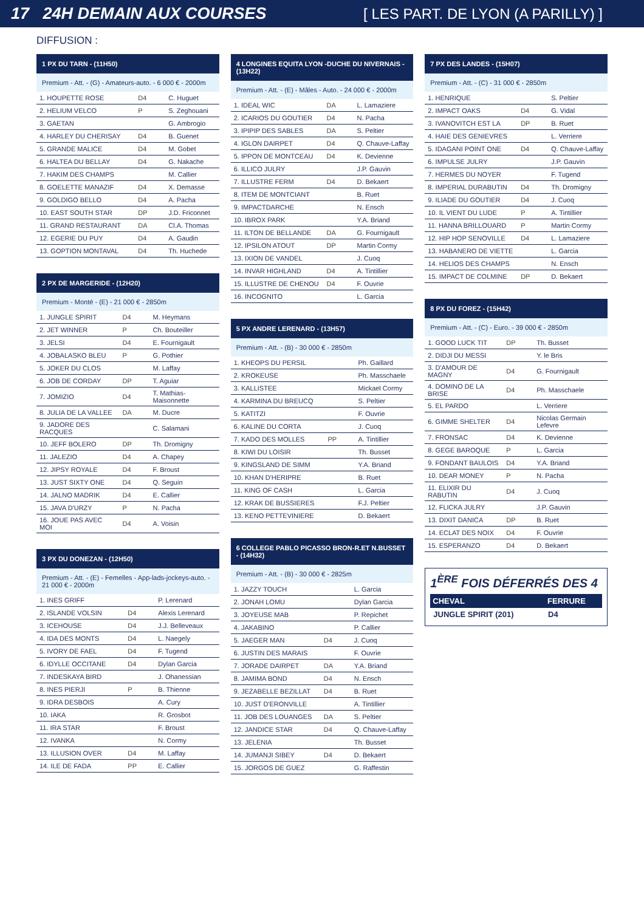17 24H DEMAIN AUX COURSES [ LES PART. DE LYON (A PARILLY) ]
DIFFUSION :
1 PX DU TARN - (11H50)
Premium - Att. - (G) - Amateurs-auto. - 6 000 € - 2000m
| 1. HOUPETTE ROSE | D4 | C. Huguet |
| 2. HELIUM VELCO | P | S. Zeghouani |
| 3. GAETAN | | G. Ambrogio |
| 4. HARLEY DU CHERISAY | D4 | B. Guenet |
| 5. GRANDE MALICE | D4 | M. Gobet |
| 6. HALTEA DU BELLAY | D4 | G. Nakache |
| 7. HAKIM DES CHAMPS | | M. Callier |
| 8. GOELETTE MANAZIF | D4 | X. Demasse |
| 9. GOLDIGO BELLO | D4 | A. Pacha |
| 10. EAST SOUTH STAR | DP | J.D. Friconnet |
| 11. GRAND RESTAURANT | DA | Cl.A. Thomas |
| 12. EGERIE DU PUY | D4 | A. Gaudin |
| 13. GOPTION MONTAVAL | D4 | Th. Huchede |
2 PX DE MARGERIDE - (12H20)
Premium - Monté - (E) - 21 000 € - 2850m
| 1. JUNGLE SPIRIT | D4 | M. Heymans |
| 2. JET WINNER | P | Ch. Bouteiller |
| 3. JELSI | D4 | E. Fournigault |
| 4. JOBALASKO BLEU | P | G. Pothier |
| 5. JOKER DU CLOS | | M. Laffay |
| 6. JOB DE CORDAY | DP | T. Aguiar |
| 7. JOMIZIO | D4 | T. Mathias-Maisonnette |
| 8. JULIA DE LA VALLEE | DA | M. Ducre |
| 9. JADORE DES RACQUES | | C. Salamani |
| 10. JEFF BOLERO | DP | Th. Dromigny |
| 11. JALEZIO | D4 | A. Chapey |
| 12. JIPSY ROYALE | D4 | F. Broust |
| 13. JUST SIXTY ONE | D4 | Q. Seguin |
| 14. JALNO MADRIK | D4 | E. Callier |
| 15. JAVA D'URZY | P | N. Pacha |
| 16. JOUE PAS AVEC MOI | D4 | A. Voisin |
3 PX DU DONEZAN - (12H50)
Premium - Att. - (E) - Femelles - App-lads-jockeys-auto. - 21 000 € - 2000m
| 1. INES GRIFF | | P. Lerenard |
| 2. ISLANDE VOLSIN | D4 | Alexis Lerenard |
| 3. ICEHOUSE | D4 | J.J. Belleveaux |
| 4. IDA DES MONTS | D4 | L. Naegely |
| 5. IVORY DE FAEL | D4 | F. Tugend |
| 6. IDYLLE OCCITANE | D4 | Dylan Garcia |
| 7. INDESKAYA BIRD | | J. Ohanessian |
| 8. INES PIERJI | P | B. Thienne |
| 9. IDRA DESBOIS | | A. Cury |
| 10. IAKA | | R. Grosbot |
| 11. IRA STAR | | F. Broust |
| 12. IVANKA | | N. Cormy |
| 13. ILLUSION OVER | D4 | M. Laffay |
| 14. ILE DE FADA | PP | E. Callier |
4 LONGINES EQUITA LYON -DUCHE DU NIVERNAIS - (13H22)
Premium - Att. - (E) - Mâles - Auto. - 24 000 € - 2000m
| 1. IDEAL WIC | DA | L. Lamaziere |
| 2. ICARIOS DU GOUTIER | D4 | N. Pacha |
| 3. IPIPIP DES SABLES | DA | S. Peltier |
| 4. IGLON DAIRPET | D4 | Q. Chauve-Laffay |
| 5. IPPON DE MONTCEAU | D4 | K. Devienne |
| 6. ILLICO JULRY | | J.P. Gauvin |
| 7. ILLUSTRE FERM | D4 | D. Bekaert |
| 8. ITEM DE MONTCIANT | | B. Ruet |
| 9. IMPACTDARCHE | | N. Ensch |
| 10. IBROX PARK | | Y.A. Briand |
| 11. ILTON DE BELLANDE | DA | G. Fournigault |
| 12. IPSILON ATOUT | DP | Martin Cormy |
| 13. IXION DE VANDEL | | J. Cuoq |
| 14. INVAR HIGHLAND | D4 | A. Tintillier |
| 15. ILLUSTRE DE CHENOU | D4 | F. Ouvrie |
| 16. INCOGNITO | | L. Garcia |
5 PX ANDRE LERENARD - (13H57)
Premium - Att. - (B) - 30 000 € - 2850m
| 1. KHEOPS DU PERSIL | | Ph. Gaillard |
| 2. KROKEUSE | | Ph. Masschaele |
| 3. KALLISTEE | | Mickael Cormy |
| 4. KARMINA DU BREUCQ | | S. Peltier |
| 5. KATITZI | | F. Ouvrie |
| 6. KALINE DU CORTA | | J. Cuoq |
| 7. KADO DES MOLLES | PP | A. Tintillier |
| 8. KIWI DU LOISIR | | Th. Busset |
| 9. KINGSLAND DE SIMM | | Y.A. Briand |
| 10. KHAN D'HERIPRE | | B. Ruet |
| 11. KING OF CASH | | L. Garcia |
| 12. KRAK DE BUSSIERES | | F.J. Peltier |
| 13. KENO PETTEVINIERE | | D. Bekaert |
6 COLLEGE PABLO PICASSO BRON-R.ET N.BUSSET - (14H32)
Premium - Att. - (B) - 30 000 € - 2825m
| 1. JAZZY TOUCH | | L. Garcia |
| 2. JONAH LOMU | | Dylan Garcia |
| 3. JOYEUSE MAB | | P. Repichet |
| 4. JAKABINO | | P. Callier |
| 5. JAEGER MAN | D4 | J. Cuoq |
| 6. JUSTIN DES MARAIS | | F. Ouvrie |
| 7. JORADE DAIRPET | DA | Y.A. Briand |
| 8. JAMIMA BOND | D4 | N. Ensch |
| 9. JEZABELLE BEZILLAT | D4 | B. Ruet |
| 10. JUST D'ERONVILLE | | A. Tintillier |
| 11. JOB DES LOUANGES | DA | S. Peltier |
| 12. JANDICE STAR | D4 | Q. Chauve-Laffay |
| 13. JELENIA | | Th. Busset |
| 14. JUMANJI SIBEY | D4 | D. Bekaert |
| 15. JORGOS DE GUEZ | | G. Raffestin |
7 PX DES LANDES - (15H07)
Premium - Att. - (C) - 31 000 € - 2850m
| 1. HENRIQUE | | S. Peltier |
| 2. IMPACT OAKS | D4 | G. Vidal |
| 3. IVANOVITCH EST LA | DP | B. Ruet |
| 4. HAIE DES GENIEVRES | | L. Verriere |
| 5. IDAGANI POINT ONE | D4 | Q. Chauve-Laffay |
| 6. IMPULSE JULRY | | J.P. Gauvin |
| 7. HERMES DU NOYER | | F. Tugend |
| 8. IMPERIAL DURABUTIN | D4 | Th. Dromigny |
| 9. ILIADE DU GOUTIER | D4 | J. Cuoq |
| 10. IL VIENT DU LUDE | P | A. Tintillier |
| 11. HANNA BRILLOUARD | P | Martin Cormy |
| 12. HIP HOP SENOVILLE | D4 | L. Lamaziere |
| 13. HABANERO DE VIETTE | | L. Garcia |
| 14. HELIOS DES CHAMPS | | N. Ensch |
| 15. IMPACT DE COLMINE | DP | D. Bekaert |
8 PX DU FOREZ - (15H42)
Premium - Att. - (C) - Euro. - 39 000 € - 2850m
| 1. GOOD LUCK TIT | DP | Th. Busset |
| 2. DIDJI DU MESSI | | Y. le Bris |
| 3. D'AMOUR DE MAGNY | D4 | G. Fournigault |
| 4. DOMINO DE LA BRISE | D4 | Ph. Masschaele |
| 5. EL PARDO | | L. Verriere |
| 6. GIMME SHELTER | D4 | Nicolas Germain Lefevre |
| 7. FRONSAC | D4 | K. Devienne |
| 8. GEGE BAROQUE | P | L. Garcia |
| 9. FONDANT BAULOIS | D4 | Y.A. Briand |
| 10. DEAR MONEY | P | N. Pacha |
| 11. ELIXIR DU RABUTIN | D4 | J. Cuoq |
| 12. FLICKA JULRY | | J.P. Gauvin |
| 13. DIXIT DANICA | DP | B. Ruet |
| 14. ECLAT DES NOIX | D4 | F. Ouvrie |
| 15. ESPERANZO | D4 | D. Bekaert |
1<sup>ÈRE</sup> FOIS DÉFERRÉS DES 4
| CHEVAL | FERRURE |
| --- | --- |
| JUNGLE SPIRIT (201) | D4 |